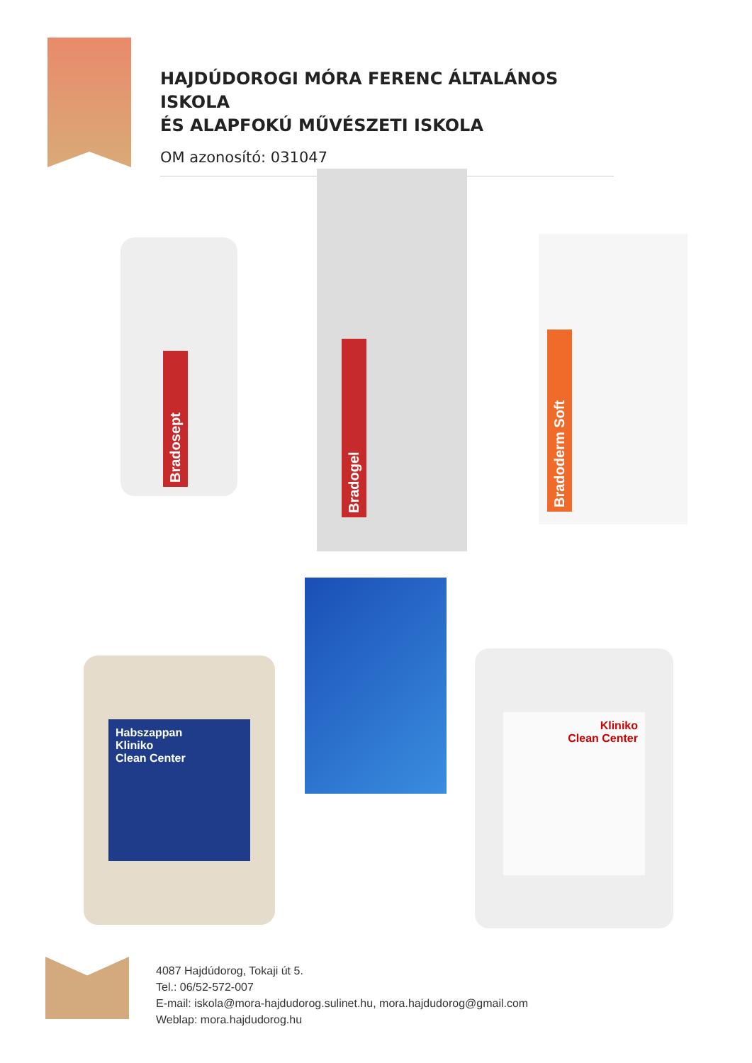HAJDÚDOROGI MÓRA FERENC ÁLTALÁNOS ISKOLA
ÉS ALAPFOKÚ MŰVÉSZETI ISKOLA
OM azonosító: 031047
Bradosept
Bradogel
Bradoderm Soft
Habszappan
Kliniko
Clean Center
Kliniko
Clean Center
4087 Hajdúdorog, Tokaji út 5.
Tel.: 06/52-572-007
E-mail: iskola@mora-hajdudorog.sulinet.hu, mora.hajdudorog@gmail.com
Weblap: mora.hajdudorog.hu